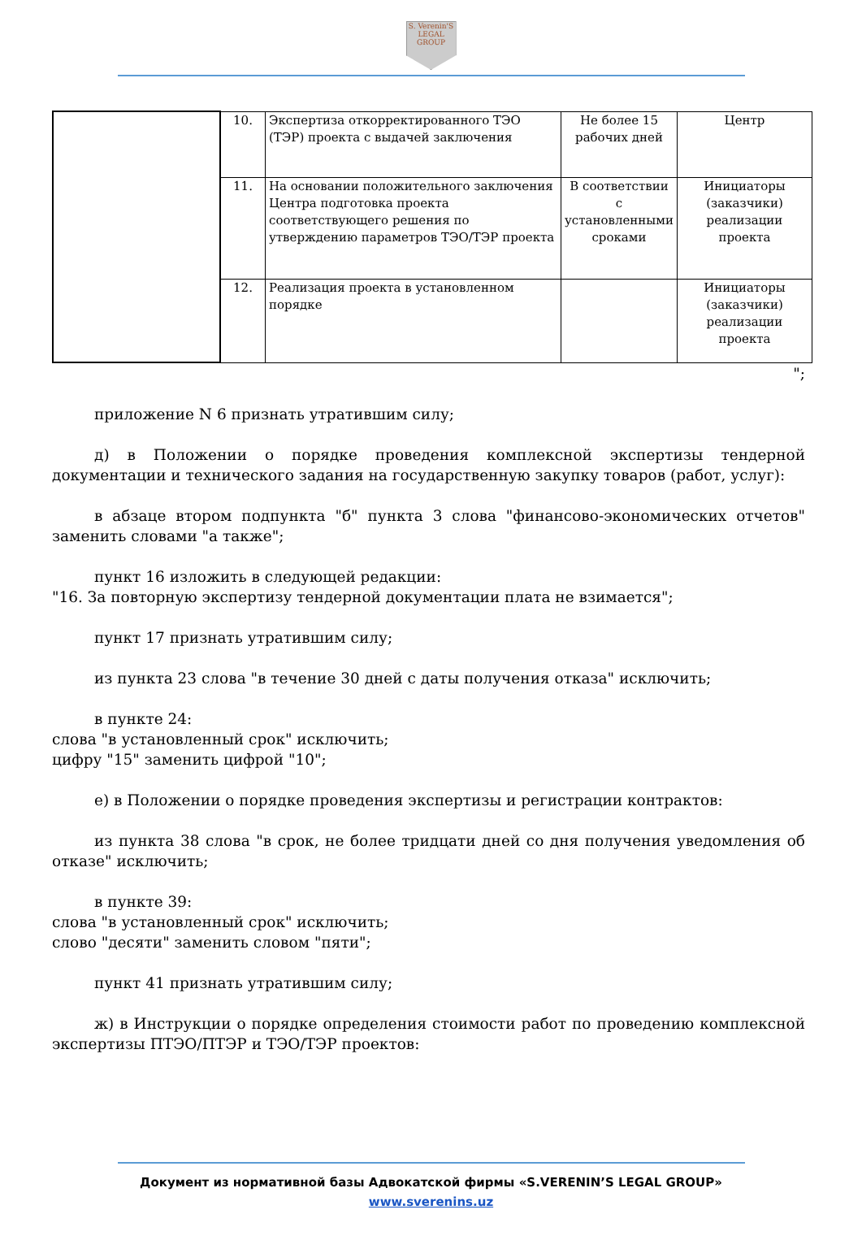S. Verenin'S
LEGAL
GROUP
| | 10. | Экспертиза откорректированного ТЭО (ТЭР) проекта с выдачей заключения | Не более 15 рабочих дней | Центр |
| | 11. | На основании положительного заключения Центра подготовка проекта соответствующего решения по утверждению параметров ТЭО/ТЭР проекта | В соответствии с установленными сроками | Инициаторы (заказчики) реализации проекта |
| | 12. | Реализация проекта в установленном порядке | | Инициаторы (заказчики) реализации проекта |
";
приложение N 6 признать утратившим силу;
д) в Положении о порядке проведения комплексной экспертизы тендерной документации и технического задания на государственную закупку товаров (работ, услуг):
в абзаце втором подпункта "б" пункта 3 слова "финансово-экономических отчетов" заменить словами "а также";
пункт 16 изложить в следующей редакции:
"16. За повторную экспертизу тендерной документации плата не взимается";
пункт 17 признать утратившим силу;
из пункта 23 слова "в течение 30 дней с даты получения отказа" исключить;
в пункте 24:
слова "в установленный срок" исключить;
цифру "15" заменить цифрой "10";
е) в Положении о порядке проведения экспертизы и регистрации контрактов:
из пункта 38 слова "в срок, не более тридцати дней со дня получения уведомления об отказе" исключить;
в пункте 39:
слова "в установленный срок" исключить;
слово "десяти" заменить словом "пяти";
пункт 41 признать утратившим силу;
ж) в Инструкции о порядке определения стоимости работ по проведению комплексной экспертизы ПТЭО/ПТЭР и ТЭО/ТЭР проектов:
Документ из нормативной базы Адвокатской фирмы «S.VERENIN’S LEGAL GROUP»
www.sverenins.uz